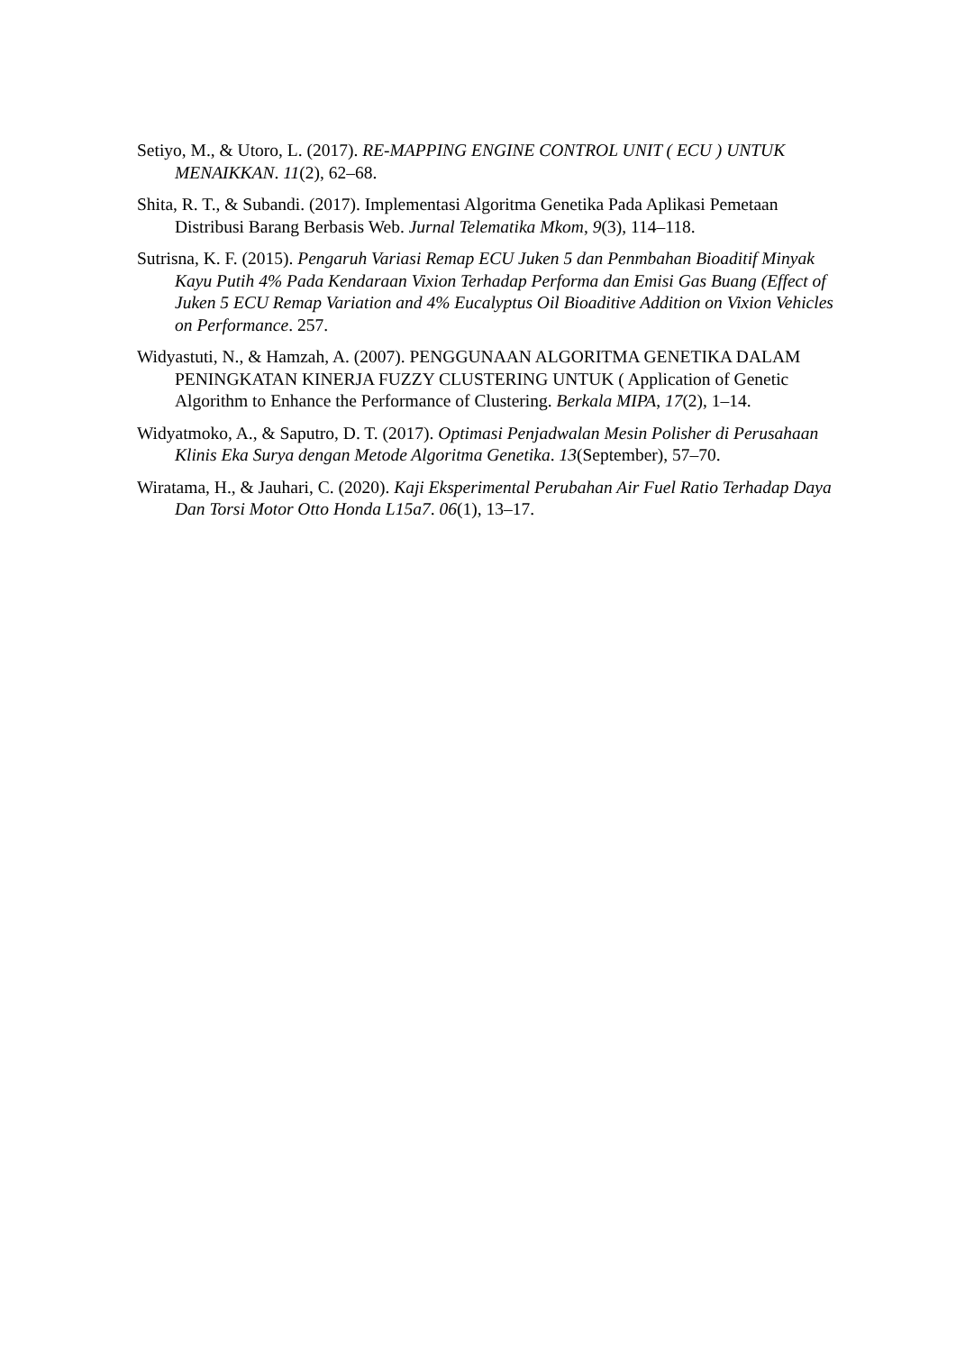Setiyo, M., & Utoro, L. (2017). RE-MAPPING ENGINE CONTROL UNIT ( ECU ) UNTUK MENAIKKAN. 11(2), 62–68.
Shita, R. T., & Subandi. (2017). Implementasi Algoritma Genetika Pada Aplikasi Pemetaan Distribusi Barang Berbasis Web. Jurnal Telematika Mkom, 9(3), 114–118.
Sutrisna, K. F. (2015). Pengaruh Variasi Remap ECU Juken 5 dan Penmbahan Bioaditif Minyak Kayu Putih 4% Pada Kendaraan Vixion Terhadap Performa dan Emisi Gas Buang (Effect of Juken 5 ECU Remap Variation and 4% Eucalyptus Oil Bioaditive Addition on Vixion Vehicles on Performance. 257.
Widyastuti, N., & Hamzah, A. (2007). PENGGUNAAN ALGORITMA GENETIKA DALAM PENINGKATAN KINERJA FUZZY CLUSTERING UNTUK ( Application of Genetic Algorithm to Enhance the Performance of Clustering. Berkala MIPA, 17(2), 1–14.
Widyatmoko, A., & Saputro, D. T. (2017). Optimasi Penjadwalan Mesin Polisher di Perusahaan Klinis Eka Surya dengan Metode Algoritma Genetika. 13(September), 57–70.
Wiratama, H., & Jauhari, C. (2020). Kaji Eksperimental Perubahan Air Fuel Ratio Terhadap Daya Dan Torsi Motor Otto Honda L15a7. 06(1), 13–17.